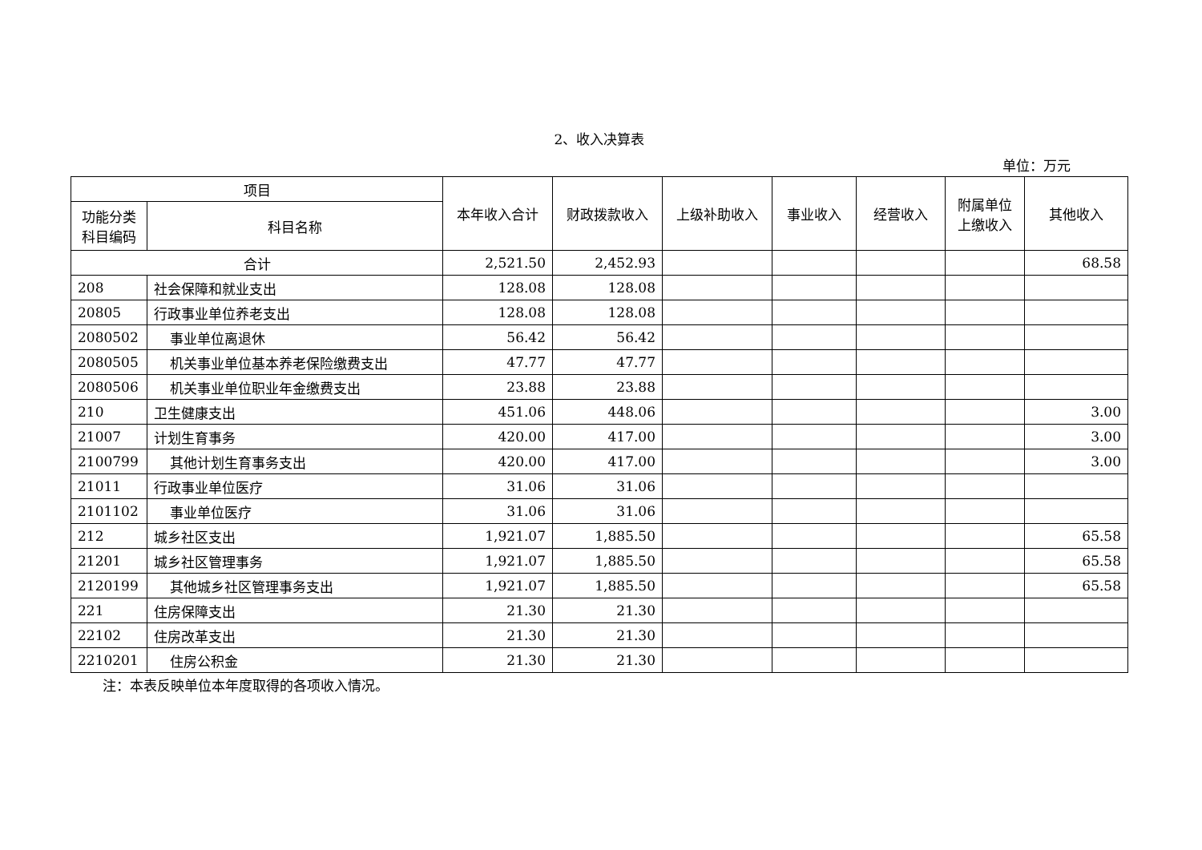2、收入决算表
单位：万元
| 项目 | | 本年收入合计 | 财政拨款收入 | 上级补助收入 | 事业收入 | 经营收入 | 附属单位 上缴收入 | 其他收入 |
| --- | --- | --- | --- | --- | --- | --- | --- | --- |
| 功能分类 科目编码 | 科目名称 | | | | | | | |
| 合计 | | 2,521.50 | 2,452.93 | | | | | 68.58 |
| 208 | 社会保障和就业支出 | 128.08 | 128.08 | | | | | |
| 20805 | 行政事业单位养老支出 | 128.08 | 128.08 | | | | | |
| 2080502 | 事业单位离退休 | 56.42 | 56.42 | | | | | |
| 2080505 | 机关事业单位基本养老保险缴费支出 | 47.77 | 47.77 | | | | | |
| 2080506 | 机关事业单位职业年金缴费支出 | 23.88 | 23.88 | | | | | |
| 210 | 卫生健康支出 | 451.06 | 448.06 | | | | | 3.00 |
| 21007 | 计划生育事务 | 420.00 | 417.00 | | | | | 3.00 |
| 2100799 | 其他计划生育事务支出 | 420.00 | 417.00 | | | | | 3.00 |
| 21011 | 行政事业单位医疗 | 31.06 | 31.06 | | | | | |
| 2101102 | 事业单位医疗 | 31.06 | 31.06 | | | | | |
| 212 | 城乡社区支出 | 1,921.07 | 1,885.50 | | | | | 65.58 |
| 21201 | 城乡社区管理事务 | 1,921.07 | 1,885.50 | | | | | 65.58 |
| 2120199 | 其他城乡社区管理事务支出 | 1,921.07 | 1,885.50 | | | | | 65.58 |
| 221 | 住房保障支出 | 21.30 | 21.30 | | | | | |
| 22102 | 住房改革支出 | 21.30 | 21.30 | | | | | |
| 2210201 | 住房公积金 | 21.30 | 21.30 | | | | | |
注：本表反映单位本年度取得的各项收入情况。